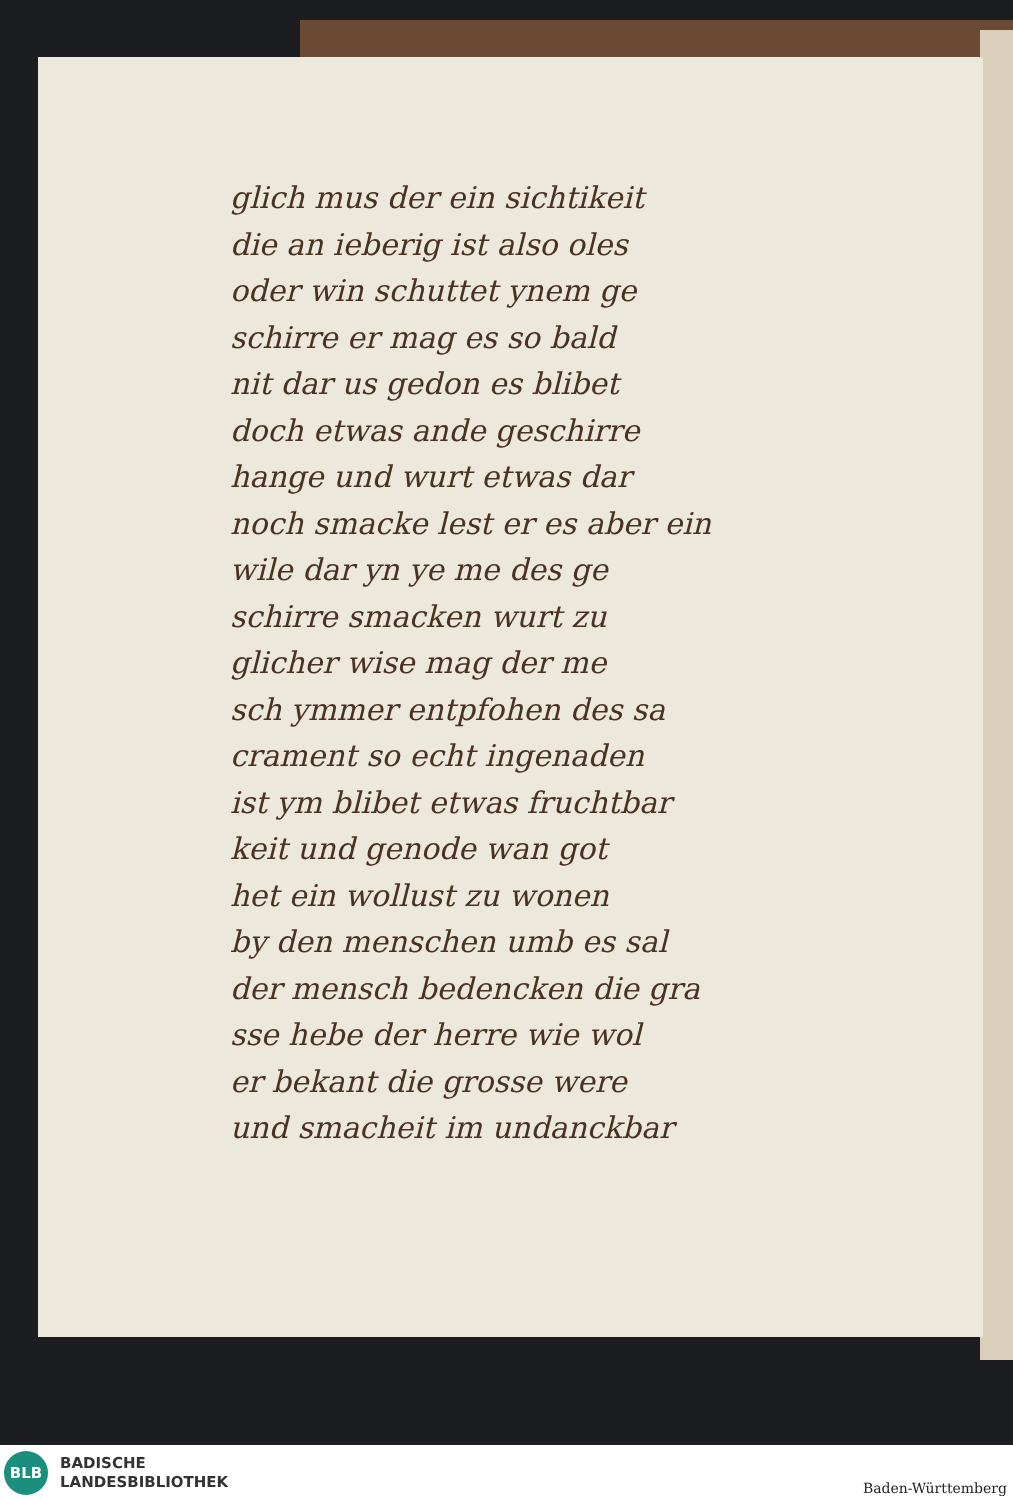glich mus der ein sichtikeit
die an ieberig ist also oles
oder win schuttet ynem ge
schirre er mag es so bald
nit dar us gedon es blibet
doch etwas ande geschirre
hange und wurt etwas dar
noch smacke lest er es aber ein
wile dar yn ye me des ge
schirre smacken wurt zu
glicher wise mag der me
sch ymmer entpfohen des sa
crament so echt ingenaden
ist ym blibet etwas fruchtbar
keit und genode wan got
het ein wollust zu wonen
by den menschen umb es sal
der mensch bedencken die gra
sse hebe der herre wie wol
er bekant die grosse were
und smacheit im undanckbar
BLB
BADISCHE
LANDESBIBLIOTHEK
Baden-Württemberg